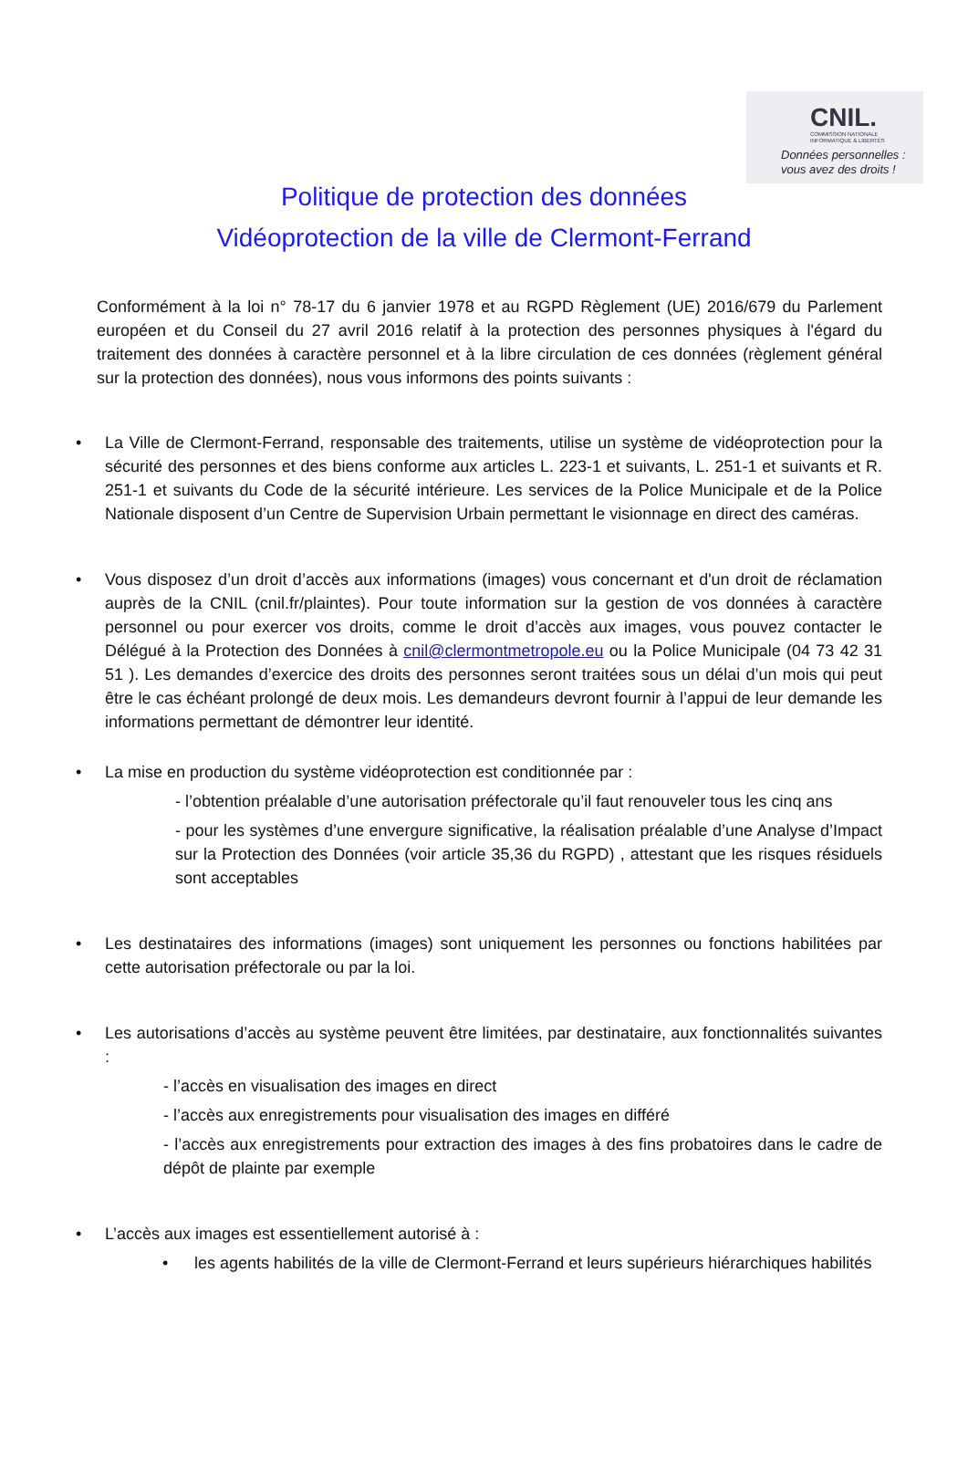CNIL.
COMMISSION NATIONALE
INFORMATIQUE & LIBERTÉS
Données personnelles :
vous avez des droits !
Politique de protection des données
Vidéoprotection de la ville de Clermont-Ferrand
Conformément à la loi n° 78-17 du 6 janvier 1978 et au RGPD Règlement (UE) 2016/679 du Parlement européen et du Conseil du 27 avril 2016 relatif à la protection des personnes physiques à l'égard du traitement des données à caractère personnel et à la libre circulation de ces données (règlement général sur la protection des données), nous vous informons des points suivants :
• La Ville de Clermont-Ferrand, responsable des traitements, utilise un système de vidéoprotection pour la sécurité des personnes et des biens conforme aux articles L. 223-1 et suivants, L. 251-1 et suivants et R. 251-1 et suivants du Code de la sécurité intérieure. Les services de la Police Municipale et de la Police Nationale disposent d’un Centre de Supervision Urbain permettant le visionnage en direct des caméras.
• Vous disposez d’un droit d’accès aux informations (images) vous concernant et d'un droit de réclamation auprès de la CNIL (cnil.fr/plaintes). Pour toute information sur la gestion de vos données à caractère personnel ou pour exercer vos droits, comme le droit d’accès aux images, vous pouvez contacter le Délégué à la Protection des Données à cnil@clermontmetropole.eu ou la Police Municipale (04 73 42 31 51 ). Les demandes d’exercice des droits des personnes seront traitées sous un délai d’un mois qui peut être le cas échéant prolongé de deux mois. Les demandeurs devront fournir à l’appui de leur demande les informations permettant de démontrer leur identité.
• La mise en production du système vidéoprotection est conditionnée par :
- l’obtention préalable d’une autorisation préfectorale qu’il faut renouveler tous les cinq ans
- pour les systèmes d’une envergure significative, la réalisation préalable d’une Analyse d’Impact sur la Protection des Données (voir article 35,36 du RGPD) , attestant que les risques résiduels sont acceptables
• Les destinataires des informations (images) sont uniquement les personnes ou fonctions habilitées par cette autorisation préfectorale ou par la loi.
• Les autorisations d’accès au système peuvent être limitées, par destinataire, aux fonctionnalités suivantes :
- l’accès en visualisation des images en direct
- l’accès aux enregistrements pour visualisation des images en différé
- l’accès aux enregistrements pour extraction des images à des fins probatoires dans le cadre de dépôt de plainte par exemple
• L’accès aux images est essentiellement autorisé à :
• les agents habilités de la ville de Clermont-Ferrand et leurs supérieurs hiérarchiques habilités